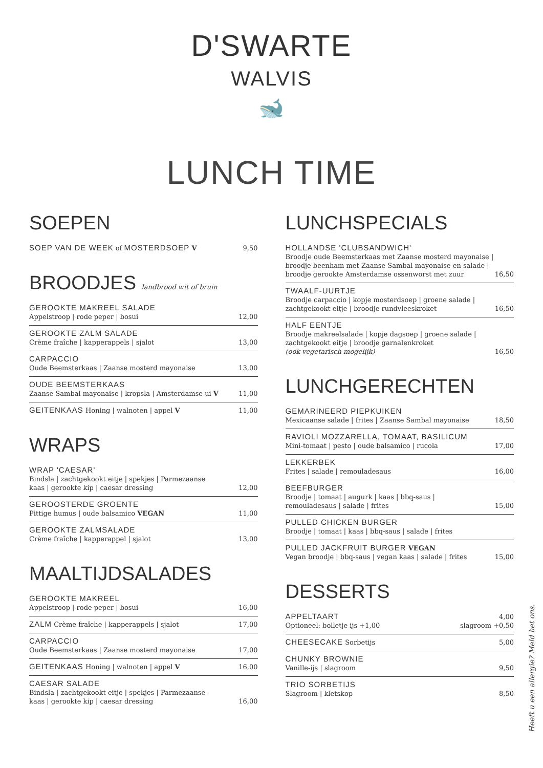D'SWARTE
WALVIS
🐋
LUNCH TIME
SOEPEN
SOEP VAN DE WEEK of MOSTERDSOEP V 9,50
BROODJES landbrood wit of bruin
GEROOKTE MAKREEL SALADE
Appelstroop | rode peper | bosui 12,00
GEROOKTE ZALM SALADE
Crème fraîche | kapperappels | sjalot 13,00
CARPACCIO
Oude Beemsterkaas | Zaanse mosterd mayonaise 13,00
OUDE BEEMSTERKAAS
Zaanse Sambal mayonaise | kropsla | Amsterdamse ui V 11,00
GEITENKAAS Honing | walnoten | appel V 11,00
WRAPS
WRAP 'CAESAR'
Bindsla | zachtgekookt eitje | spekjes | Parmezaanse
kaas | gerookte kip | caesar dressing 12,00
GEROOSTERDE GROENTE
Pittige humus | oude balsamico VEGAN 11,00
GEROOKTE ZALMSALADE
Crème fraîche | kapperappel | sjalot 13,00
MAALTIJDSALADES
GEROOKTE MAKREEL
Appelstroop | rode peper | bosui 16,00
ZALM Crème fraîche | kapperappels | sjalot 17,00
CARPACCIO
Oude Beemsterkaas | Zaanse mosterd mayonaise 17,00
GEITENKAAS Honing | walnoten | appel V 16,00
CAESAR SALADE
Bindsla | zachtgekookt eitje | spekjes | Parmezaanse
kaas | gerookte kip | caesar dressing 16,00
LUNCHSPECIALS
HOLLANDSE 'CLUBSANDWICH'
Broodje oude Beemsterkaas met Zaanse mosterd mayonaise |
broodje beenham met Zaanse Sambal mayonaise en salade |
broodje gerookte Amsterdamse ossenworst met zuur 16,50
TWAALF-UURTJE
Broodje carpaccio | kopje mosterdsoep | groene salade |
zachtgekookt eitje | broodje rundvleeskroket 16,50
HALF EENTJE
Broodje makreelsalade | kopje dagsoep | groene salade |
zachtgekookt eitje | broodje garnalenkroket
(ook vegetarisch mogelijk) 16,50
LUNCHGERECHTEN
GEMARINEERD PIEPKUIKEN
Mexicaanse salade | frites | Zaanse Sambal mayonaise 18,50
RAVIOLI MOZZARELLA, TOMAAT, BASILICUM
Mini-tomaat | pesto | oude balsamico | rucola 17,00
LEKKERBEK
Frites | salade | remouladesaus 16,00
BEEFBURGER
Broodje | tomaat | augurk | kaas | bbq-saus |
remouladesaus | salade | frites 15,00
PULLED CHICKEN BURGER
Broodje | tomaat | kaas | bbq-saus | salade | frites
PULLED JACKFRUIT BURGER VEGAN
Vegan broodje | bbq-saus | vegan kaas | salade | frites 15,00
DESSERTS
APPELTAART
Optioneel: bolletje ijs +1,00 4,00
slagroom +0,50
CHEESECAKE Sorbetijs 5,00
CHUNKY BROWNIE
Vanille-ijs | slagroom 9,50
TRIO SORBETIJS
Slagroom | kletskop 8,50
Heeft u een allergie? Meld het ons.